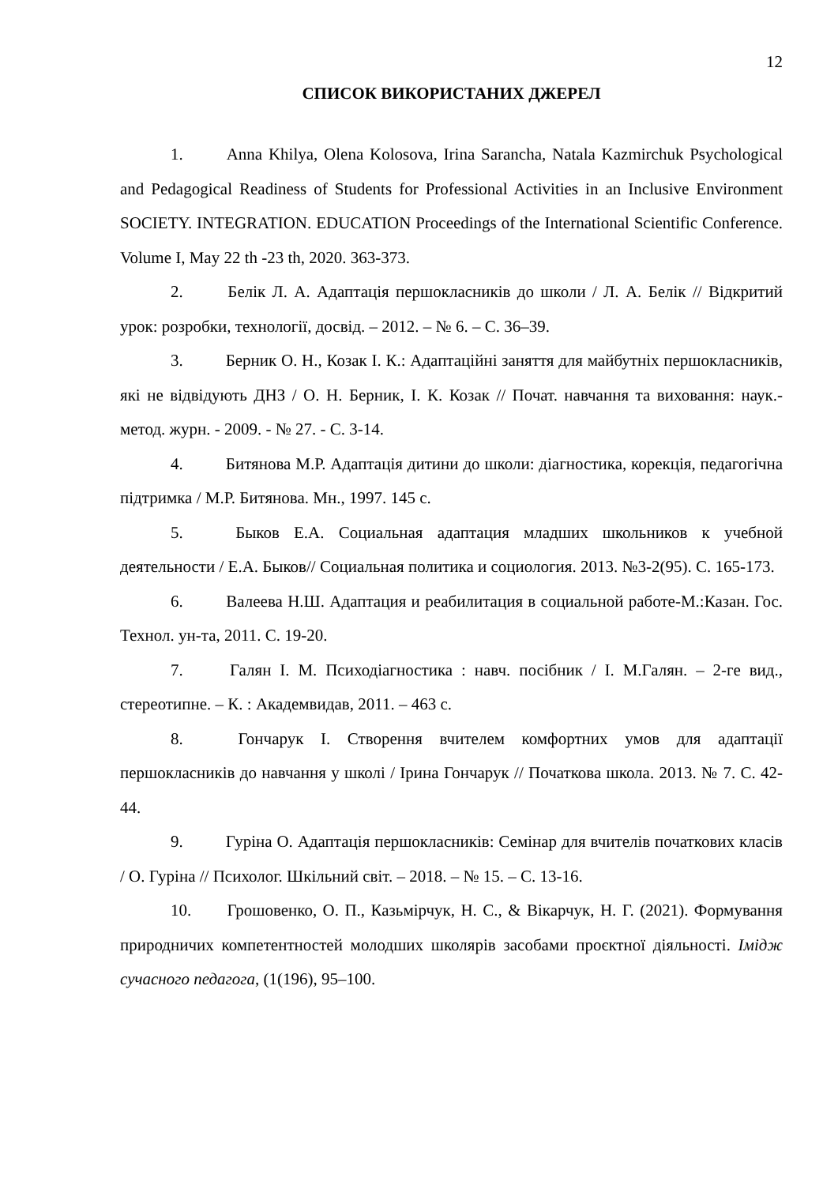12
СПИСОК ВИКОРИСТАНИХ ДЖЕРЕЛ
1. Anna Khilya, Olena Kolosova, Irina Sarancha, Natala Kazmirchuk Psychological and Pedagogical Readiness of Students for Professional Activities in an Inclusive Environment SOCIETY. INTEGRATION. EDUCATION Proceedings of the International Scientific Conference. Volume I, May 22 th -23 th, 2020. 363-373.
2. Белік Л. А. Адаптація першокласників до школи / Л. А. Белік // Відкритий урок: розробки, технології, досвід. – 2012. – № 6. – С. 36–39.
3. Берник О. Н., Козак І. К.: Адаптаційні заняття для майбутніх першокласників, які не відвідують ДНЗ / О. Н. Берник, І. К. Козак // Почат. навчання та виховання: наук.-метод. журн. - 2009. - № 27. - С. 3-14.
4. Битянова М.Р. Адаптація дитини до школи: діагностика, корекція, педагогічна підтримка / М.Р. Битянова. Мн., 1997. 145 с.
5. Быков Е.А. Социальная адаптация младших школьников к учебной деятельности / Е.А. Быков// Социальная политика и социология. 2013. №3-2(95). С. 165-173.
6. Валеева Н.Ш. Адаптация и реабилитация в социальной работе-М.:Казан. Гос. Технол. ун-та, 2011. С. 19-20.
7. Галян І. М. Психодіагностика : навч. посібник / І. М.Галян. – 2-ге вид., стереотипне. – К. : Академвидав, 2011. – 463 с.
8. Гончарук І. Створення вчителем комфортних умов для адаптації першокласників до навчання у школі / Ірина Гончарук // Початкова школа. 2013. № 7. С. 42-44.
9. Гуріна О. Адаптація першокласників: Семінар для вчителів початкових класів / О. Гуріна // Психолог. Шкільний світ. – 2018. – № 15. – С. 13-16.
10. Грошовенко, О. П., Казьмірчук, Н. С., & Вікарчук, Н. Г. (2021). Формування природничих компетентностей молодших школярів засобами проєктної діяльності. Імідж сучасного педагога, (1(196), 95–100.